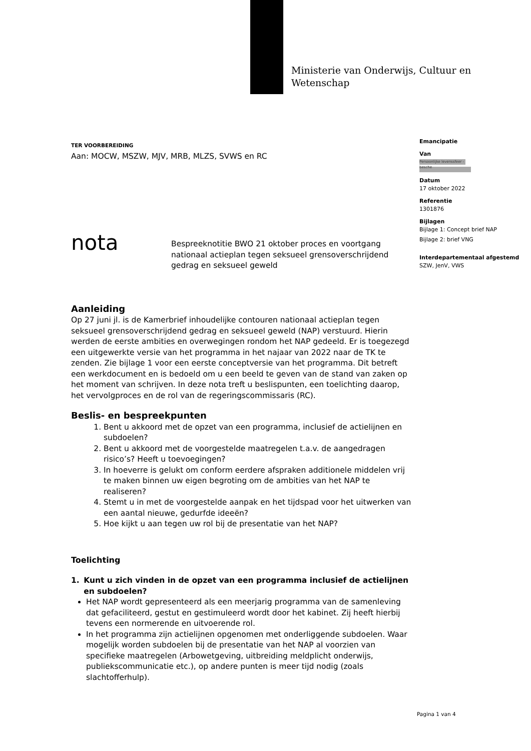Ministerie van Onderwijs, Cultuur en
Wetenschap
Emancipatie
Van
Persoonlijke levenssfeer - besche
Datum
17 oktober 2022
Referentie
1301876
Bijlagen
Bijlage 1: Concept brief NAP
Bijlage 2: brief VNG
Interdepartementaal afgestemd
SZW, JenV, VWS
TER VOORBEREIDING
Aan: MOCW, MSZW, MJV, MRB, MLZS, SVWS en RC
nota
Bespreeknotitie BWO 21 oktober proces en voortgang nationaal actieplan tegen seksueel grensoverschrijdend gedrag en seksueel geweld
Aanleiding
Op 27 juni jl. is de Kamerbrief inhoudelijke contouren nationaal actieplan tegen seksueel grensoverschrijdend gedrag en seksueel geweld (NAP) verstuurd. Hierin werden de eerste ambities en overwegingen rondom het NAP gedeeld. Er is toegezegd een uitgewerkte versie van het programma in het najaar van 2022 naar de TK te zenden. Zie bijlage 1 voor een eerste conceptversie van het programma. Dit betreft een werkdocument en is bedoeld om u een beeld te geven van de stand van zaken op het moment van schrijven. In deze nota treft u beslispunten, een toelichting daarop, het vervolgproces en de rol van de regeringscommissaris (RC).
Beslis- en bespreekpunten
1. Bent u akkoord met de opzet van een programma, inclusief de actielijnen en subdoelen?
2. Bent u akkoord met de voorgestelde maatregelen t.a.v. de aangedragen risico’s? Heeft u toevoegingen?
3. In hoeverre is gelukt om conform eerdere afspraken additionele middelen vrij te maken binnen uw eigen begroting om de ambities van het NAP te realiseren?
4. Stemt u in met de voorgestelde aanpak en het tijdspad voor het uitwerken van een aantal nieuwe, gedurfde ideeën?
5. Hoe kijkt u aan tegen uw rol bij de presentatie van het NAP?
Toelichting
1. Kunt u zich vinden in de opzet van een programma inclusief de actielijnen en subdoelen?
Het NAP wordt gepresenteerd als een meerjarig programma van de samenleving dat gefaciliteerd, gestut en gestimuleerd wordt door het kabinet. Zij heeft hierbij tevens een normerende en uitvoerende rol.
In het programma zijn actielijnen opgenomen met onderliggende subdoelen. Waar mogelijk worden subdoelen bij de presentatie van het NAP al voorzien van specifieke maatregelen (Arbowetgeving, uitbreiding meldplicht onderwijs, publiekscommunicatie etc.), op andere punten is meer tijd nodig (zoals slachtofferhulp).
Pagina 1 van 4